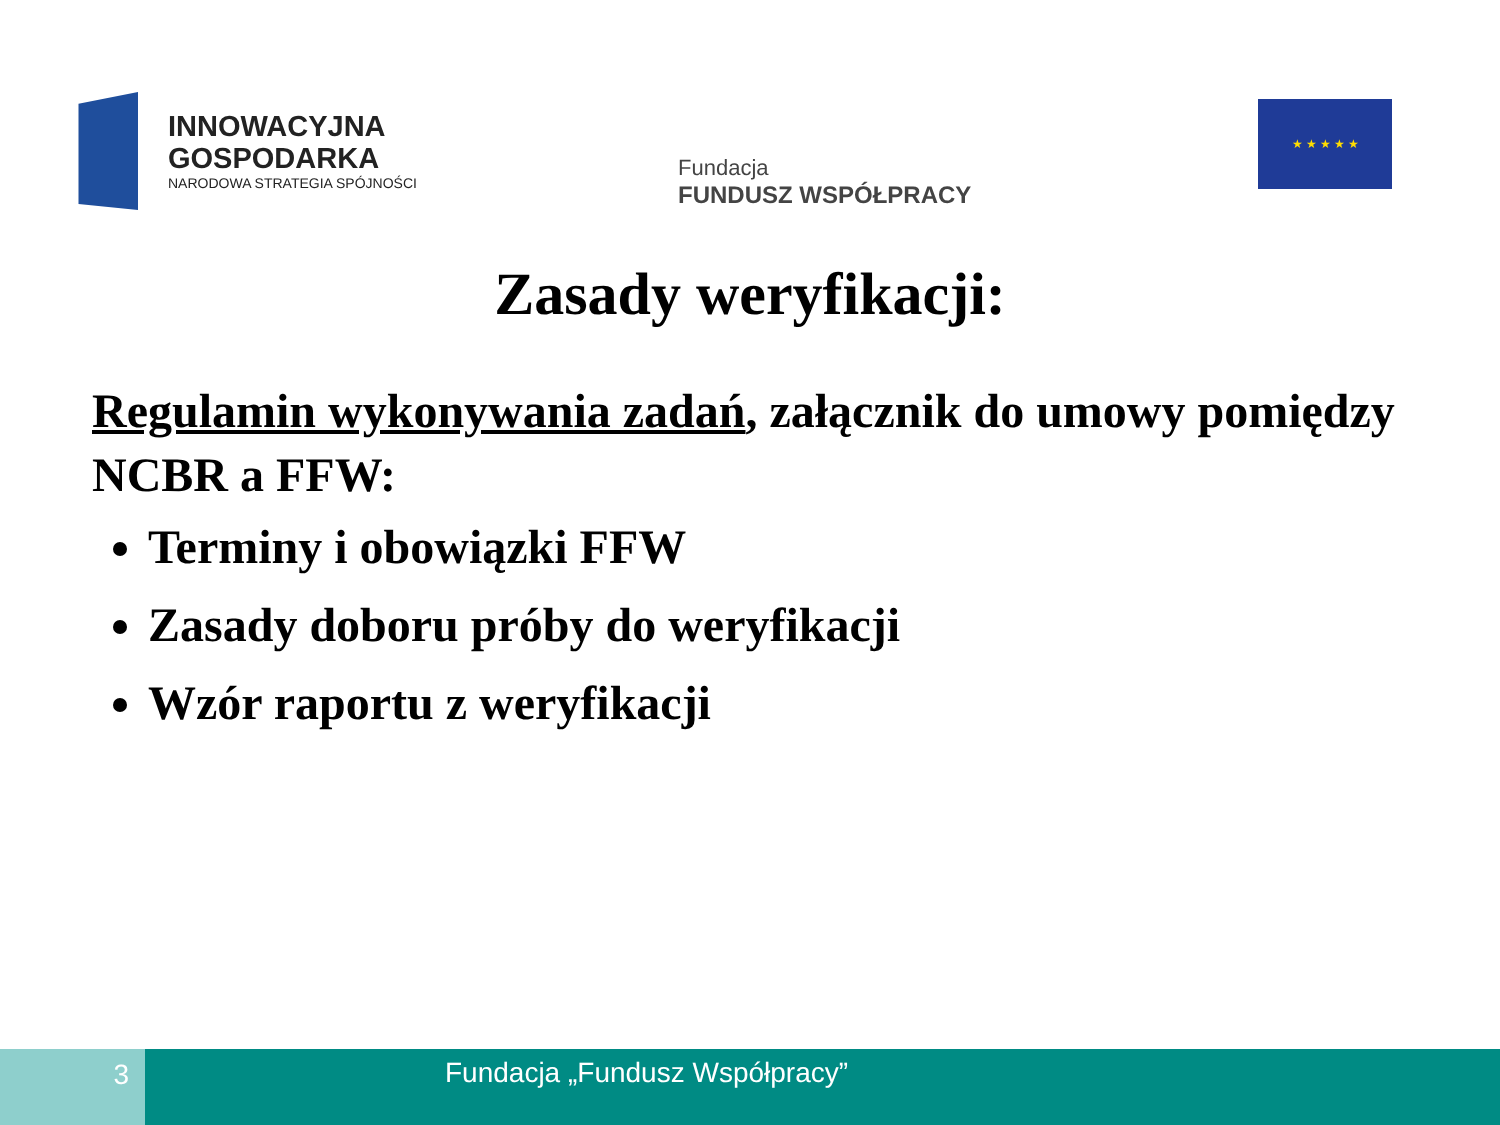INNOWACYJNA
GOSPODARKA
NARODOWA STRATEGIA SPÓJNOŚCI
Fundacja
FUNDUSZ WSPÓŁPRACY
★ ★ ★ ★ ★
Zasady weryfikacji:
Regulamin wykonywania zadań, załącznik do umowy pomiędzy NCBR a FFW:
Terminy i obowiązki FFW
Zasady doboru próby do weryfikacji
Wzór raportu z weryfikacji
3
Fundacja „Fundusz Współpracy”